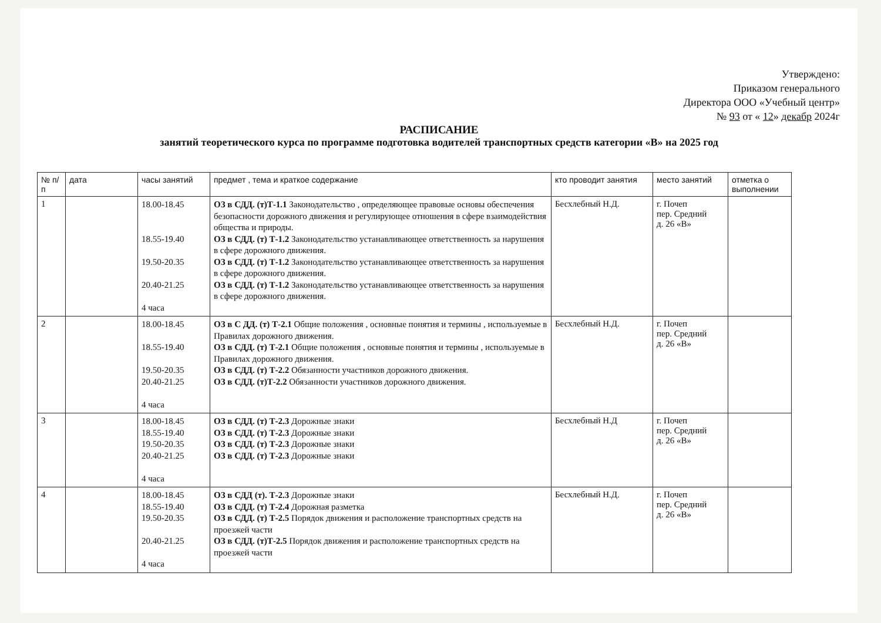Утверждено:
Приказом генерального
Директора ООО «Учебный центр»
№ 93 от « 12» декабр 2024г
РАСПИСАНИЕ
занятий теоретического курса по программе подготовка водителей транспортных средств категории «В» на 2025 год
| № п/п | дата | часы занятий | предмет , тема и краткое содержание | кто проводит занятия | место занятий | отметка о выполнении |
| --- | --- | --- | --- | --- | --- | --- |
| 1 | | 18.00-18.45 18.55-19.40 19.50-20.35 20.40-21.25 4 часа | ОЗ в СДД. (т)Т-1.1 Законодательство , определяющее правовые основы обеспечения безопасности дорожного движения и регулирующее отношения в сфере взаимодействия общества и природы. ОЗ в СДД. (т) Т-1.2 Законодательство устанавливающее ответственность за нарушения в сфере дорожного движения. ОЗ в СДД. (т) Т-1.2 Законодательство устанавливающее ответственность за нарушения в сфере дорожного движения. ОЗ в СДД. (т) Т-1.2 Законодательство устанавливающее ответственность за нарушения в сфере дорожного движения. | Бесхлебный Н.Д. | г. Почеп пер. Средний д. 26 «В» | |
| 2 | | 18.00-18.45 18.55-19.40 19.50-20.35 20.40-21.25 4 часа | ОЗ в С ДД. (т) Т-2.1 Общие положения , основные понятия и термины , используемые в Правилах дорожного движения. ОЗ в СДД. (т) Т-2.1 Общие положения , основные понятия и термины , используемые в Правилах дорожного движения. ОЗ в СДД. (т) Т-2.2 Обязанности участников дорожного движения. ОЗ в СДД. (т)Т-2.2 Обязанности участников дорожного движения. | Бесхлебный Н.Д. | г. Почеп пер. Средний д. 26 «В» | |
| 3 | | 18.00-18.45 18.55-19.40 19.50-20.35 20.40-21.25 4 часа | ОЗ в СДД. (т) Т-2.3 Дорожные знаки ОЗ в СДД. (т) Т-2.3 Дорожные знаки ОЗ в СДД. (т) Т-2.3 Дорожные знаки ОЗ в СДД. (т) Т-2.3 Дорожные знаки | Бесхлебный Н.Д | г. Почеп пер. Средний д. 26 «В» | |
| 4 | | 18.00-18.45 18.55-19.40 19.50-20.35 20.40-21.25 4 часа | ОЗ в СДД (т). Т-2.3 Дорожные знаки ОЗ в СДД. (т) Т-2.4 Дорожная разметка ОЗ в СДД. (т) Т-2.5 Порядок движения и расположение транспортных средств на проезжей части ОЗ в СДД. (т)Т-2.5 Порядок движения и расположение транспортных средств на проезжей части | Бесхлебный Н.Д. | г. Почеп пер. Средний д. 26 «В» | |